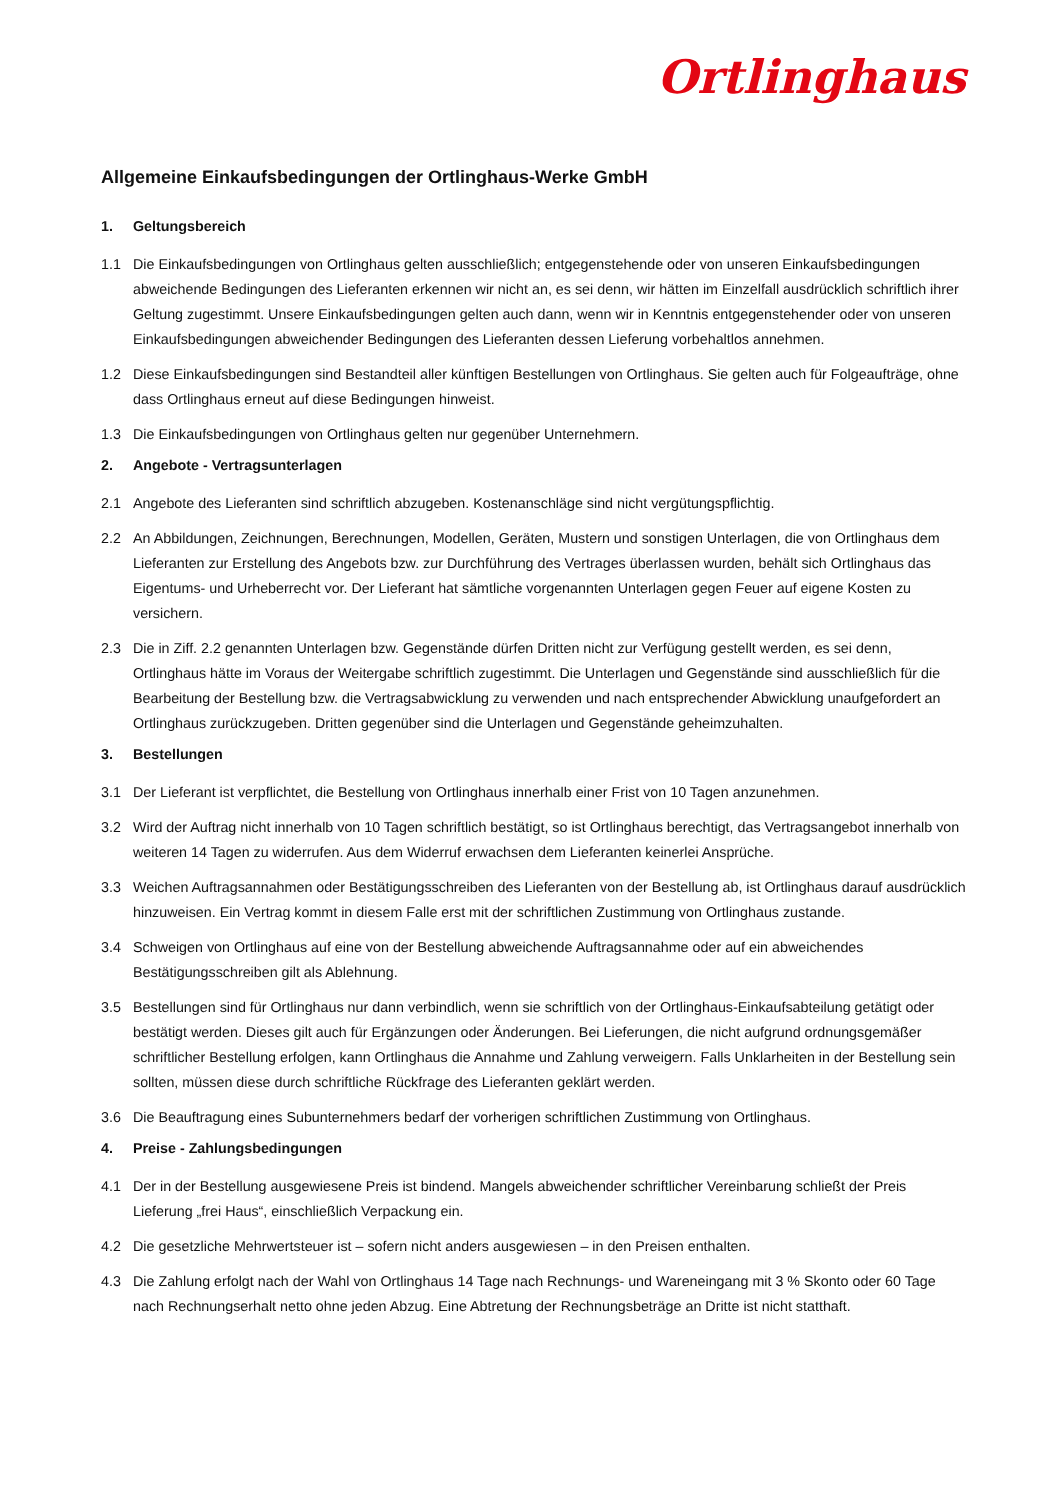Ortlinghaus
Allgemeine Einkaufsbedingungen der Ortlinghaus-Werke GmbH
1. Geltungsbereich
1.1 Die Einkaufsbedingungen von Ortlinghaus gelten ausschließlich; entgegenstehende oder von unseren Einkaufsbedingungen abweichende Bedingungen des Lieferanten erkennen wir nicht an, es sei denn, wir hätten im Einzelfall ausdrücklich schriftlich ihrer Geltung zugestimmt. Unsere Einkaufsbedingungen gelten auch dann, wenn wir in Kenntnis entgegenstehender oder von unseren Einkaufsbedingungen abweichender Bedingungen des Lieferanten dessen Lieferung vorbehaltlos annehmen.
1.2 Diese Einkaufsbedingungen sind Bestandteil aller künftigen Bestellungen von Ortlinghaus. Sie gelten auch für Folgeaufträge, ohne dass Ortlinghaus erneut auf diese Bedingungen hinweist.
1.3 Die Einkaufsbedingungen von Ortlinghaus gelten nur gegenüber Unternehmern.
2. Angebote - Vertragsunterlagen
2.1 Angebote des Lieferanten sind schriftlich abzugeben. Kostenanschläge sind nicht vergütungspflichtig.
2.2 An Abbildungen, Zeichnungen, Berechnungen, Modellen, Geräten, Mustern und sonstigen Unterlagen, die von Ortlinghaus dem Lieferanten zur Erstellung des Angebots bzw. zur Durchführung des Vertrages überlassen wurden, behält sich Ortlinghaus das Eigentums- und Urheberrecht vor. Der Lieferant hat sämtliche vorgenannten Unterlagen gegen Feuer auf eigene Kosten zu versichern.
2.3 Die in Ziff. 2.2 genannten Unterlagen bzw. Gegenstände dürfen Dritten nicht zur Verfügung gestellt werden, es sei denn, Ortlinghaus hätte im Voraus der Weitergabe schriftlich zugestimmt. Die Unterlagen und Gegenstände sind ausschließlich für die Bearbeitung der Bestellung bzw. die Vertragsabwicklung zu verwenden und nach entsprechender Abwicklung unaufgefordert an Ortlinghaus zurückzugeben. Dritten gegenüber sind die Unterlagen und Gegenstände geheimzuhalten.
3. Bestellungen
3.1 Der Lieferant ist verpflichtet, die Bestellung von Ortlinghaus innerhalb einer Frist von 10 Tagen anzunehmen.
3.2 Wird der Auftrag nicht innerhalb von 10 Tagen schriftlich bestätigt, so ist Ortlinghaus berechtigt, das Vertragsangebot innerhalb von weiteren 14 Tagen zu widerrufen. Aus dem Widerruf erwachsen dem Lieferanten keinerlei Ansprüche.
3.3 Weichen Auftragsannahmen oder Bestätigungsschreiben des Lieferanten von der Bestellung ab, ist Ortlinghaus darauf ausdrücklich hinzuweisen. Ein Vertrag kommt in diesem Falle erst mit der schriftlichen Zustimmung von Ortlinghaus zustande.
3.4 Schweigen von Ortlinghaus auf eine von der Bestellung abweichende Auftragsannahme oder auf ein abweichendes Bestätigungsschreiben gilt als Ablehnung.
3.5 Bestellungen sind für Ortlinghaus nur dann verbindlich, wenn sie schriftlich von der Ortlinghaus-Einkaufsabteilung getätigt oder bestätigt werden. Dieses gilt auch für Ergänzungen oder Änderungen. Bei Lieferungen, die nicht aufgrund ordnungsgemäßer schriftlicher Bestellung erfolgen, kann Ortlinghaus die Annahme und Zahlung verweigern. Falls Unklarheiten in der Bestellung sein sollten, müssen diese durch schriftliche Rückfrage des Lieferanten geklärt werden.
3.6 Die Beauftragung eines Subunternehmers bedarf der vorherigen schriftlichen Zustimmung von Ortlinghaus.
4. Preise - Zahlungsbedingungen
4.1 Der in der Bestellung ausgewiesene Preis ist bindend. Mangels abweichender schriftlicher Vereinbarung schließt der Preis Lieferung „frei Haus“, einschließlich Verpackung ein.
4.2 Die gesetzliche Mehrwertsteuer ist – sofern nicht anders ausgewiesen – in den Preisen enthalten.
4.3 Die Zahlung erfolgt nach der Wahl von Ortlinghaus 14 Tage nach Rechnungs- und Wareneingang mit 3 % Skonto oder 60 Tage nach Rechnungserhalt netto ohne jeden Abzug. Eine Abtretung der Rechnungsbeträge an Dritte ist nicht statthaft.